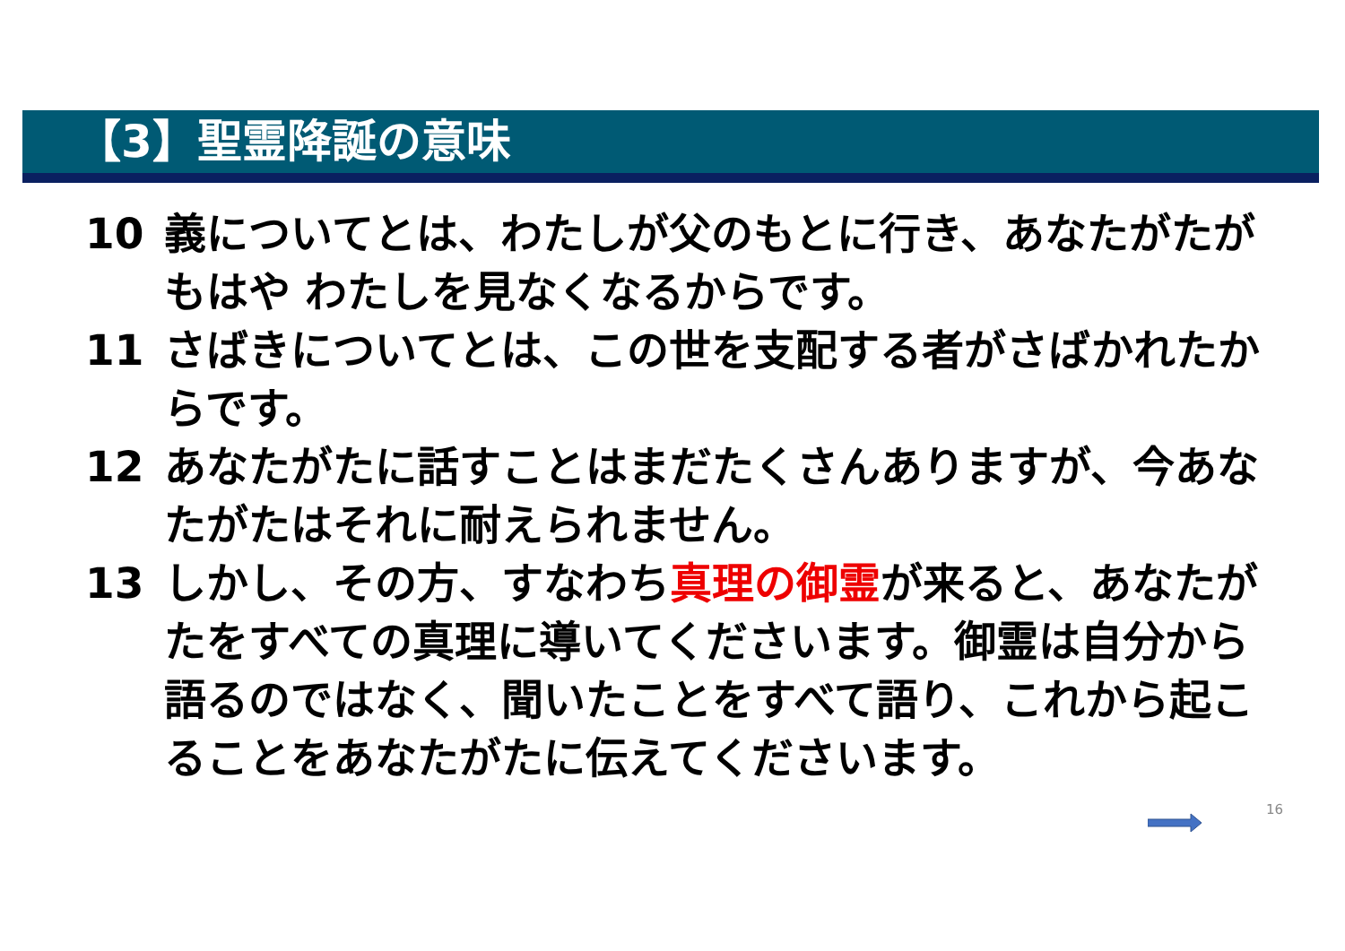【3】聖霊降誕の意味
10 義についてとは、わたしが父のもとに行き、あなたがたがもはや わたしを見なくなるからです。
11 さばきについてとは、この世を支配する者がさばかれたからです。
12 あなたがたに話すことはまだたくさんありますが、今あなたがたはそれに耐えられません。
13 しかし、その方、すなわち真理の御霊が来ると、あなたがたをすべての真理に導いてくださいます。御霊は自分から語るのではなく、聞いたことをすべて語り、これから起こることをあなたがたに伝えてくださいます。
16